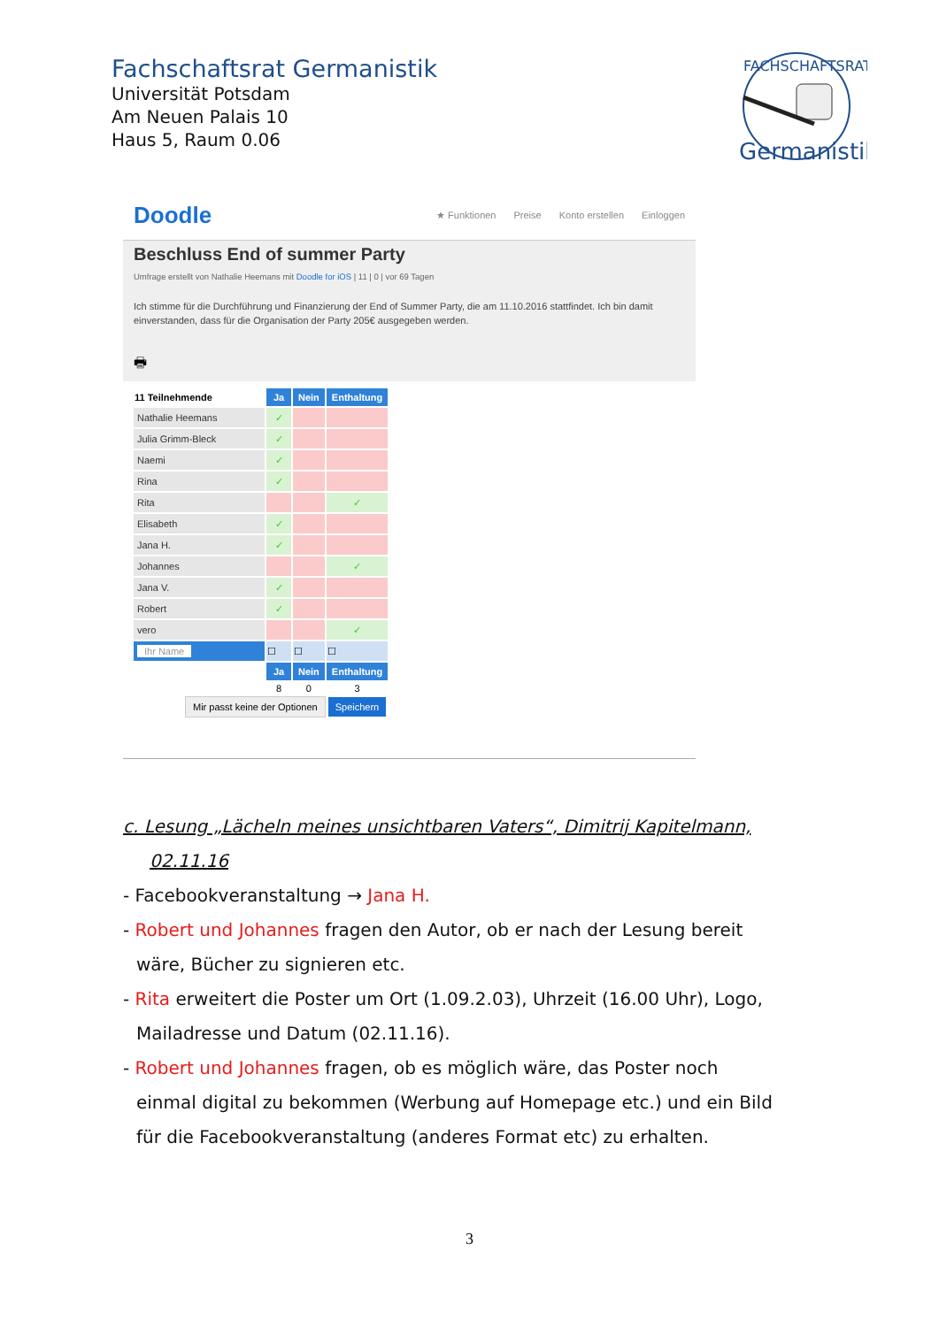Fachschaftsrat Germanistik
Universität Potsdam
Am Neuen Palais 10
Haus 5, Raum 0.06
FACHSCHAFTSRAT
Germanistik
Doodle ★ Funktionen Preise Konto erstellen Einloggen
Beschluss End of summer Party
Umfrage erstellt von Nathalie Heemans mit Doodle for iOS | 11 | 0 | vor 69 Tagen
Ich stimme für die Durchführung und Finanzierung der End of Summer Party, die am 11.10.2016 stattfindet. Ich bin damit einverstanden, dass für die Organisation der Party 205€ ausgegeben werden.
🖶
| 11 Teilnehmende | Ja | Nein | Enthaltung |
| Nathalie Heemans | ✓ | | |
| Julia Grimm-Bleck | ✓ | | |
| Naemi | ✓ | | |
| Rina | ✓ | | |
| Rita | | | ✓ |
| Elisabeth | ✓ | | |
| Jana H. | ✓ | | |
| Johannes | | | ✓ |
| Jana V. | ✓ | | |
| Robert | ✓ | | |
| vero | | | ✓ |
| Ihr Name | ☐ | ☐ | ☐ |
| | Ja | Nein | Enthaltung |
| | 8 | 0 | 3 |
Mir passt keine der Optionen Speichern
c. Lesung „Lächeln meines unsichtbaren Vaters“, Dimitrij Kapitelmann,
02.11.16
- Facebookveranstaltung → Jana H.
- Robert und Johannes fragen den Autor, ob er nach der Lesung bereit
wäre, Bücher zu signieren etc.
- Rita erweitert die Poster um Ort (1.09.2.03), Uhrzeit (16.00 Uhr), Logo,
Mailadresse und Datum (02.11.16).
- Robert und Johannes fragen, ob es möglich wäre, das Poster noch
einmal digital zu bekommen (Werbung auf Homepage etc.) und ein Bild
für die Facebookveranstaltung (anderes Format etc) zu erhalten.
3